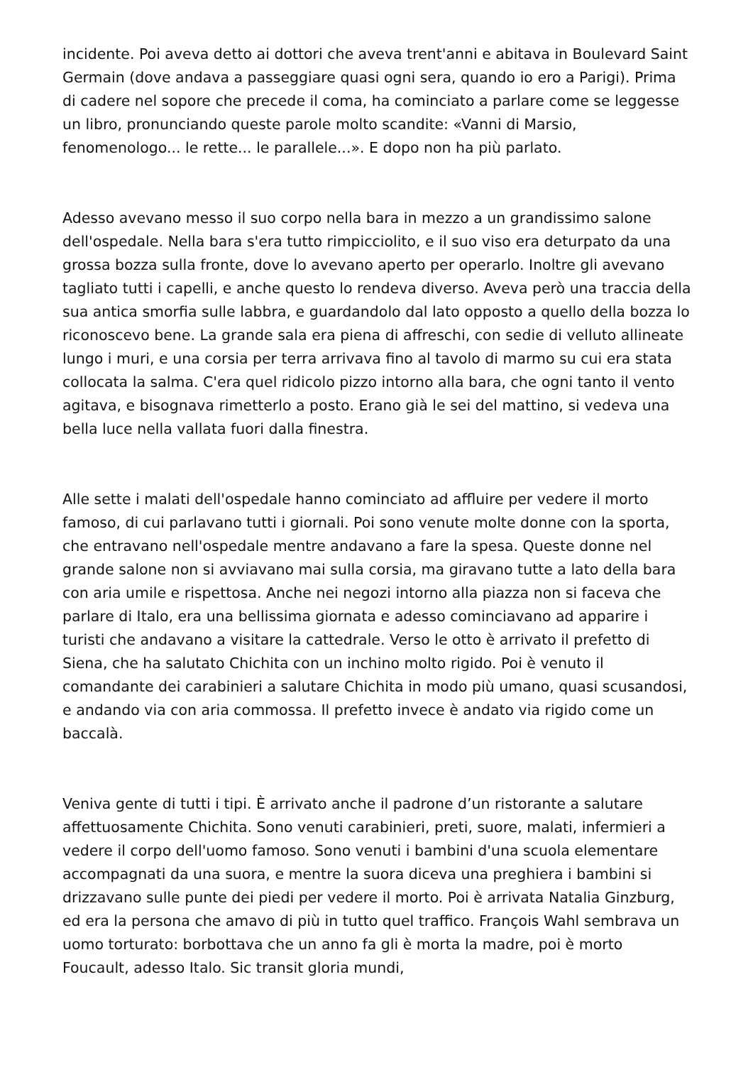incidente. Poi aveva detto ai dottori che aveva trent'anni e abitava in Boulevard Saint Germain (dove andava a passeggiare quasi ogni sera, quando io ero a Parigi). Prima di cadere nel sopore che precede il coma, ha cominciato a parlare come se leggesse un libro, pronunciando queste parole molto scandite: «Vanni di Marsio, fenomenologo... le rette... le parallele...». E dopo non ha più parlato.
Adesso avevano messo il suo corpo nella bara in mezzo a un grandissimo salone dell'ospedale. Nella bara s'era tutto rimpicciolito, e il suo viso era deturpato da una grossa bozza sulla fronte, dove lo avevano aperto per operarlo. Inoltre gli avevano tagliato tutti i capelli, e anche questo lo rendeva diverso. Aveva però una traccia della sua antica smorfia sulle labbra, e guardandolo dal lato opposto a quello della bozza lo riconoscevo bene. La grande sala era piena di affreschi, con sedie di velluto allineate lungo i muri, e una corsia per terra arrivava fino al tavolo di marmo su cui era stata collocata la salma. C'era quel ridicolo pizzo intorno alla bara, che ogni tanto il vento agitava, e bisognava rimetterlo a posto. Erano già le sei del mattino, si vedeva una bella luce nella vallata fuori dalla finestra.
Alle sette i malati dell'ospedale hanno cominciato ad affluire per vedere il morto famoso, di cui parlavano tutti i giornali. Poi sono venute molte donne con la sporta, che entravano nell'ospedale mentre andavano a fare la spesa. Queste donne nel grande salone non si avviavano mai sulla corsia, ma giravano tutte a lato della bara con aria umile e rispettosa. Anche nei negozi intorno alla piazza non si faceva che parlare di Italo, era una bellissima giornata e adesso cominciavano ad apparire i turisti che andavano a visitare la cattedrale. Verso le otto è arrivato il prefetto di Siena, che ha salutato Chichita con un inchino molto rigido. Poi è venuto il comandante dei carabinieri a salutare Chichita in modo più umano, quasi scusandosi, e andando via con aria commossa. Il prefetto invece è andato via rigido come un baccalà.
Veniva gente di tutti i tipi. È arrivato anche il padrone d’un ristorante a salutare affettuosamente Chichita. Sono venuti carabinieri, preti, suore, malati, infermieri a vedere il corpo dell'uomo famoso. Sono venuti i bambini d'una scuola elementare accompagnati da una suora, e mentre la suora diceva una preghiera i bambini si drizzavano sulle punte dei piedi per vedere il morto. Poi è arrivata Natalia Ginzburg, ed era la persona che amavo di più in tutto quel traffico. François Wahl sembrava un uomo torturato: borbottava che un anno fa gli è morta la madre, poi è morto Foucault, adesso Italo. Sic transit gloria mundi,